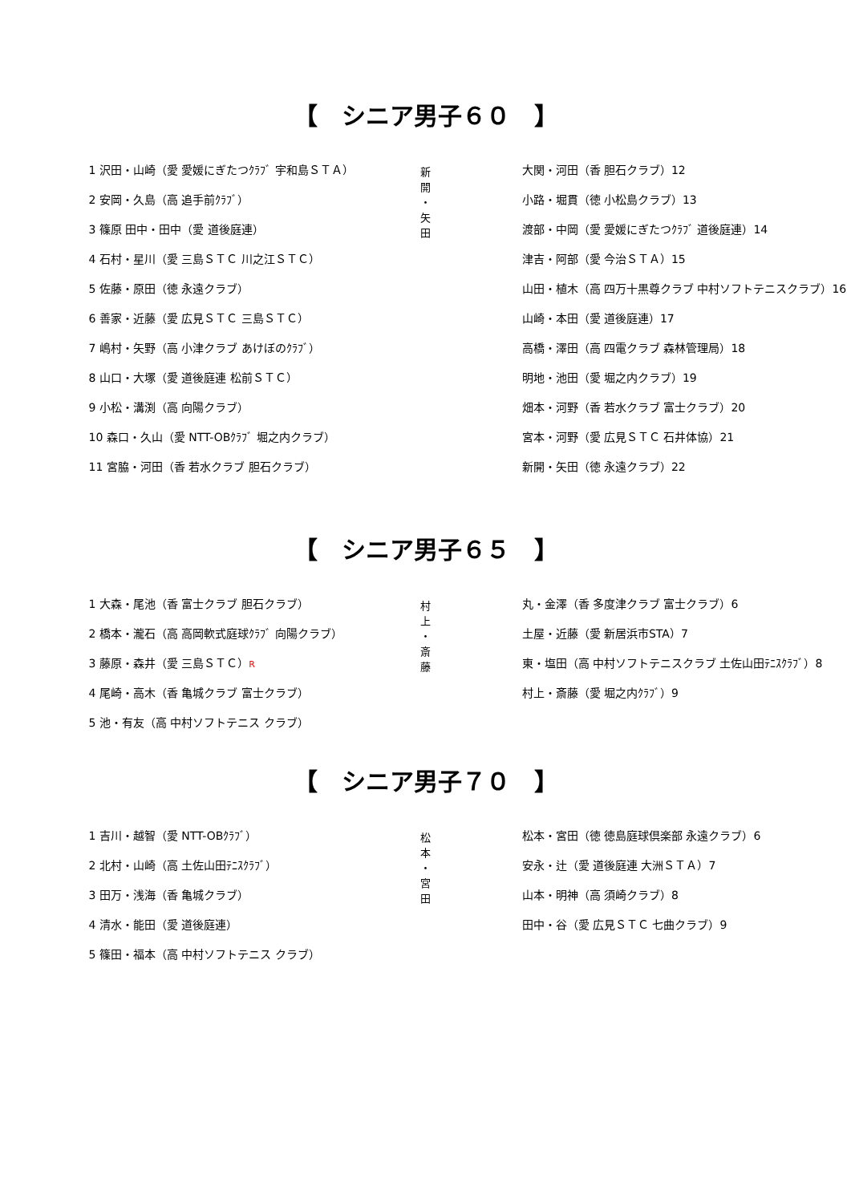【　シニア男子６０　】
1 沢田・山崎（愛 愛媛にぎたつｸﾗﾌﾞ 宇和島ＳＴＡ）
2 安岡・久島（高 追手前ｸﾗﾌﾞ）
3 篠原 田中・田中（愛 道後庭連）
4 石村・星川（愛 三島ＳＴＣ 川之江ＳＴＣ）
5 佐藤・原田（徳 永遠クラブ）
6 善家・近藤（愛 広見ＳＴＣ 三島ＳＴＣ）
7 嶋村・矢野（高 小津クラブ あけぼのｸﾗﾌﾞ）
8 山口・大塚（愛 道後庭連 松前ＳＴＣ）
9 小松・溝渕（高 向陽クラブ）
10 森口・久山（愛 NTT-OBｸﾗﾌﾞ 堀之内クラブ）
11 宮脇・河田（香 若水クラブ 胆石クラブ）
新
開
・
矢
田
大関・河田（香 胆石クラブ）12
小路・堀貫（徳 小松島クラブ）13
渡部・中岡（愛 愛媛にぎたつｸﾗﾌﾞ 道後庭連）14
津吉・阿部（愛 今治ＳＴＡ）15
山田・植木（高 四万十黒尊クラブ 中村ソフトテニスクラブ）16
山崎・本田（愛 道後庭連）17
高橋・澤田（高 四電クラブ 森林管理局）18
明地・池田（愛 堀之内クラブ）19
畑本・河野（香 若水クラブ 富士クラブ）20
宮本・河野（愛 広見ＳＴＣ 石井体協）21
新開・矢田（徳 永遠クラブ）22
【　シニア男子６５　】
1 大森・尾池（香 富士クラブ 胆石クラブ）
2 橋本・瀧石（高 高岡軟式庭球ｸﾗﾌﾞ 向陽クラブ）
3 藤原・森井（愛 三島ＳＴＣ）R
4 尾崎・高木（香 亀城クラブ 富士クラブ）
5 池・有友（高 中村ソフトテニス クラブ）
村
上
・
斎
藤
丸・金澤（香 多度津クラブ 富士クラブ）6
土屋・近藤（愛 新居浜市STA）7
東・塩田（高 中村ソフトテニスクラブ 土佐山田ﾃﾆｽｸﾗﾌﾞ）8
村上・斎藤（愛 堀之内ｸﾗﾌﾞ）9
【　シニア男子７０　】
1 吉川・越智（愛 NTT-OBｸﾗﾌﾞ）
2 北村・山崎（高 土佐山田ﾃﾆｽｸﾗﾌﾞ）
3 田万・浅海（香 亀城クラブ）
4 清水・能田（愛 道後庭連）
5 篠田・福本（高 中村ソフトテニス クラブ）
松
本
・
宮
田
松本・宮田（徳 徳島庭球倶楽部 永遠クラブ）6
安永・辻（愛 道後庭連 大洲ＳＴＡ）7
山本・明神（高 須崎クラブ）8
田中・谷（愛 広見ＳＴＣ 七曲クラブ）9